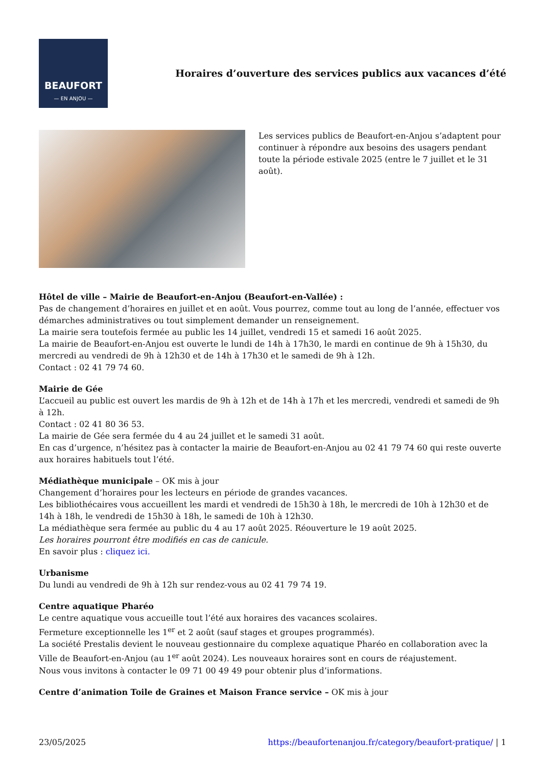BEAUFORT
— EN ANJOU —
Horaires d’ouverture des services publics aux vacances d’été
Les services publics de Beaufort-en-Anjou s’adaptent pour continuer à répondre aux besoins des usagers pendant toute la période estivale 2025 (entre le 7 juillet et le 31 août).
Hôtel de ville – Mairie de Beaufort-en-Anjou (Beaufort-en-Vallée) :
Pas de changement d’horaires en juillet et en août. Vous pourrez, comme tout au long de l’année, effectuer vos démarches administratives ou tout simplement demander un renseignement.
La mairie sera toutefois fermée au public les 14 juillet, vendredi 15 et samedi 16 août 2025.
La mairie de Beaufort-en-Anjou est ouverte le lundi de 14h à 17h30, le mardi en continue de 9h à 15h30, du mercredi au vendredi de 9h à 12h30 et de 14h à 17h30 et le samedi de 9h à 12h.
Contact : 02 41 79 74 60.
Mairie de Gée
L’accueil au public est ouvert les mardis de 9h à 12h et de 14h à 17h et les mercredi, vendredi et samedi de 9h à 12h.
Contact : 02 41 80 36 53.
La mairie de Gée sera fermée du 4 au 24 juillet et le samedi 31 août.
En cas d’urgence, n’hésitez pas à contacter la mairie de Beaufort-en-Anjou au 02 41 79 74 60 qui reste ouverte aux horaires habituels tout l’été.
Médiathèque municipale – OK mis à jour
Changement d’horaires pour les lecteurs en période de grandes vacances.
Les bibliothécaires vous accueillent les mardi et vendredi de 15h30 à 18h, le mercredi de 10h à 12h30 et de 14h à 18h, le vendredi de 15h30 à 18h, le samedi de 10h à 12h30.
La médiathèque sera fermée au public du 4 au 17 août 2025. Réouverture le 19 août 2025.
Les horaires pourront être modifiés en cas de canicule.
En savoir plus : cliquez ici.
Urbanisme
Du lundi au vendredi de 9h à 12h sur rendez-vous au 02 41 79 74 19.
Centre aquatique Pharéo
Le centre aquatique vous accueille tout l’été aux horaires des vacances scolaires.
Fermeture exceptionnelle les 1<sup>er</sup> et 2 août (sauf stages et groupes programmés).
La société Prestalis devient le nouveau gestionnaire du complexe aquatique Pharéo en collaboration avec la Ville de Beaufort-en-Anjou (au 1<sup>er</sup> août 2024). Les nouveaux horaires sont en cours de réajustement.
Nous vous invitons à contacter le 09 71 00 49 49 pour obtenir plus d’informations.
Centre d’animation Toile de Graines et Maison France service – OK mis à jour
23/05/2025 https://beaufortenanjou.fr/category/beaufort-pratique/ | 1